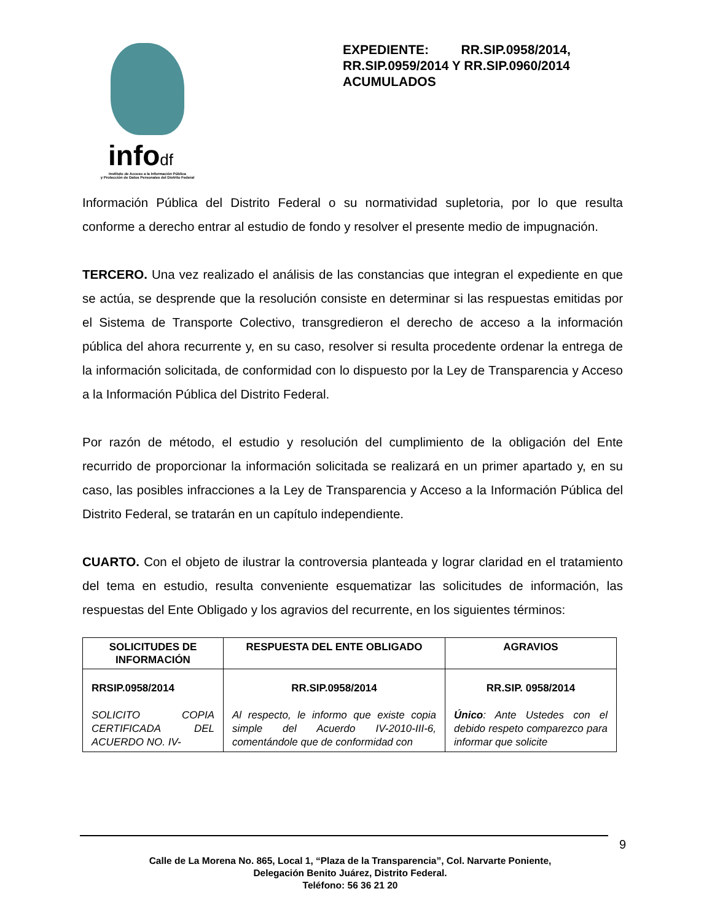infodf
Instituto de Acceso a la Información Pública
y Protección de Datos Personales del Distrito Federal
EXPEDIENTE: RR.SIP.0958/2014, RR.SIP.0959/2014 Y RR.SIP.0960/2014 ACUMULADOS
Información Pública del Distrito Federal o su normatividad supletoria, por lo que resulta conforme a derecho entrar al estudio de fondo y resolver el presente medio de impugnación.
TERCERO. Una vez realizado el análisis de las constancias que integran el expediente en que se actúa, se desprende que la resolución consiste en determinar si las respuestas emitidas por el Sistema de Transporte Colectivo, transgredieron el derecho de acceso a la información pública del ahora recurrente y, en su caso, resolver si resulta procedente ordenar la entrega de la información solicitada, de conformidad con lo dispuesto por la Ley de Transparencia y Acceso a la Información Pública del Distrito Federal.
Por razón de método, el estudio y resolución del cumplimiento de la obligación del Ente recurrido de proporcionar la información solicitada se realizará en un primer apartado y, en su caso, las posibles infracciones a la Ley de Transparencia y Acceso a la Información Pública del Distrito Federal, se tratarán en un capítulo independiente.
CUARTO. Con el objeto de ilustrar la controversia planteada y lograr claridad en el tratamiento del tema en estudio, resulta conveniente esquematizar las solicitudes de información, las respuestas del Ente Obligado y los agravios del recurrente, en los siguientes términos:
| SOLICITUDES DE INFORMACIÓN | RESPUESTA DEL ENTE OBLIGADO | AGRAVIOS |
| --- | --- | --- |
| RRSIP.0958/2014 SOLICITO COPIA CERTIFICADA DEL ACUERDO NO. IV- | RR.SIP.0958/2014 Al respecto, le informo que existe copia simple del Acuerdo IV-2010-III-6, comentándole que de conformidad con | RR.SIP. 0958/2014 Único : Ante Ustedes con el debido respeto comparezco para informar que solicite |
9
Calle de La Morena No. 865, Local 1, “Plaza de la Transparencia”, Col. Narvarte Poniente,
Delegación Benito Juárez, Distrito Federal.
Teléfono: 56 36 21 20